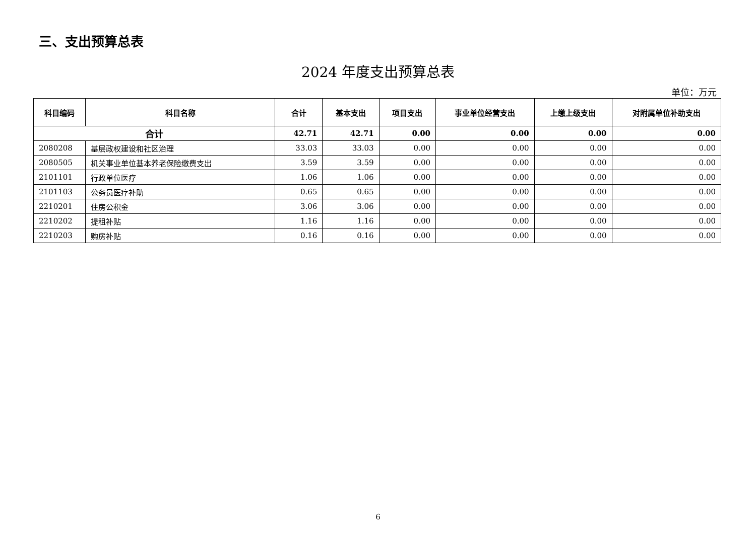三、支出预算总表
2024 年度支出预算总表
单位：万元
| 科目编码 | 科目名称 | 合计 | 基本支出 | 项目支出 | 事业单位经营支出 | 上缴上级支出 | 对附属单位补助支出 |
| --- | --- | --- | --- | --- | --- | --- | --- |
| 合计 | | 42.71 | 42.71 | 0.00 | 0.00 | 0.00 | 0.00 |
| 2080208 | 基层政权建设和社区治理 | 33.03 | 33.03 | 0.00 | 0.00 | 0.00 | 0.00 |
| 2080505 | 机关事业单位基本养老保险缴费支出 | 3.59 | 3.59 | 0.00 | 0.00 | 0.00 | 0.00 |
| 2101101 | 行政单位医疗 | 1.06 | 1.06 | 0.00 | 0.00 | 0.00 | 0.00 |
| 2101103 | 公务员医疗补助 | 0.65 | 0.65 | 0.00 | 0.00 | 0.00 | 0.00 |
| 2210201 | 住房公积金 | 3.06 | 3.06 | 0.00 | 0.00 | 0.00 | 0.00 |
| 2210202 | 提租补贴 | 1.16 | 1.16 | 0.00 | 0.00 | 0.00 | 0.00 |
| 2210203 | 购房补贴 | 0.16 | 0.16 | 0.00 | 0.00 | 0.00 | 0.00 |
6